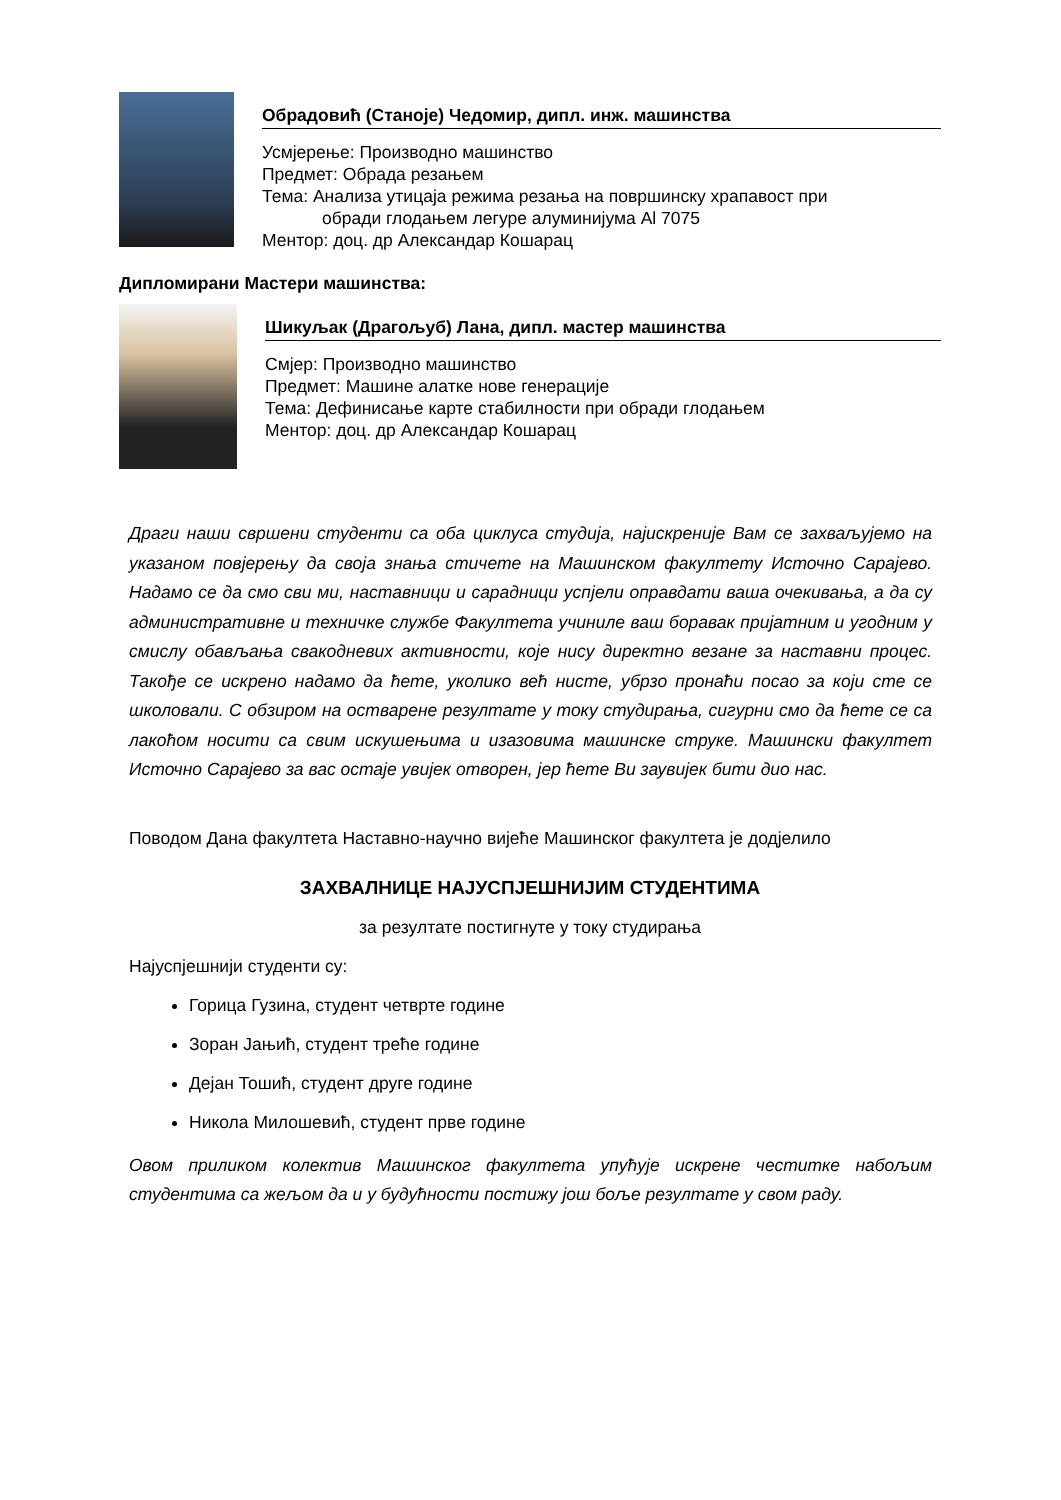Обрадовић (Станоје) Чедомир, дипл. инж. машинства
Усмјерење: Производно машинство
Предмет: Обрада резањем
Тема: Анализа утицаја режима резања на површинску храпавост при
обради глодањем легуре алуминијума Al 7075
Ментор: доц. др Александар Кошарац
Дипломирани Мастери машинства:
Шикуљак (Драгољуб) Лана, дипл. мастер машинства
Смјер: Производно машинство
Предмет: Машине алатке нове генерације
Тема: Дефинисање карте стабилности при обради глодањем
Ментор: доц. др Александар Кошарац
Драги наши свршени студенти са оба циклуса студија, најискреније Вам се захваљујемо на указаном повјерењу да своја знања стичете на Машинском факултету Источно Сарајево. Надамо се да смо сви ми, наставници и сарадници успјели оправдати ваша очекивања, а да су административне и техничке службе Факултета учиниле ваш боравак пријатним и угодним у смислу обављања свакодневих активности, које нису директно везане за наставни процес. Такође се искрено надамо да ћете, уколико већ нисте, убрзо пронаћи посао за који сте се школовали. С обзиром на остварене резултате у току студирања, сигурни смо да ћете се са лакоћом носити са свим искушењима и изазовима машинске струке. Машински факултет Источно Сарајево за вас остаје увијек отворен, јер ћете Ви заувијек бити дио нас.
Поводом Дана факултета Наставно-научно вијеће Машинског факултета је додјелило
ЗАХВАЛНИЦЕ НАЈУСПЈЕШНИЈИМ СТУДЕНТИМА
за резултате постигнуте у току студирања
Најуспјешнији студенти су:
Горица Гузина, студент четврте године
Зоран Јањић, студент треће године
Дејан Тошић, студент друге године
Никола Милошевић, студент прве године
Овом приликом колектив Машинског факултета упућује искрене честитке набољим студентима са жељом да и у будућности постижу још боље резултате у свом раду.